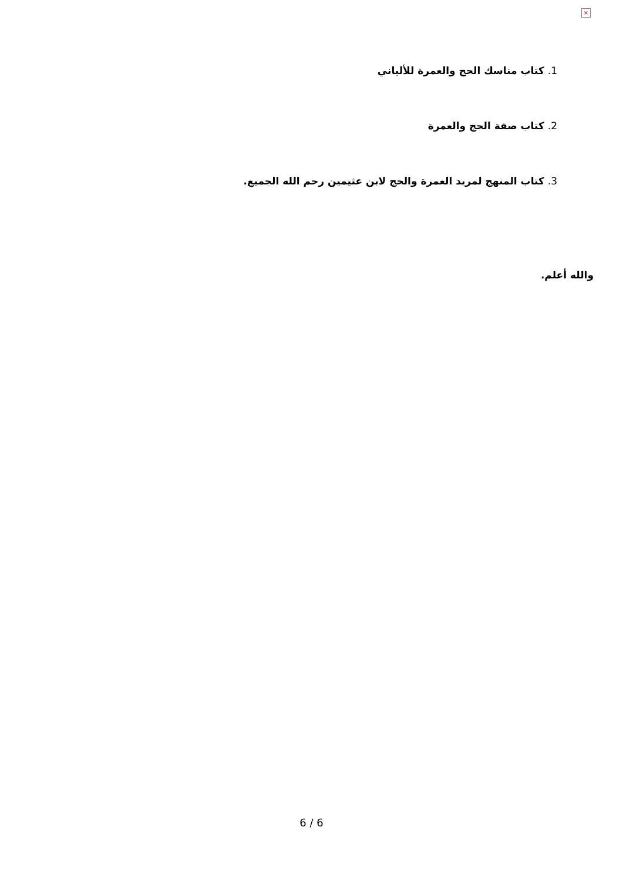×
1. كتاب مناسك الحج والعمرة للألباني
2. كتاب صفة الحج والعمرة
3. كتاب المنهج لمريد العمرة والحج لابن عثيمين رحم الله الجميع.
والله أعلم.
6 / 6